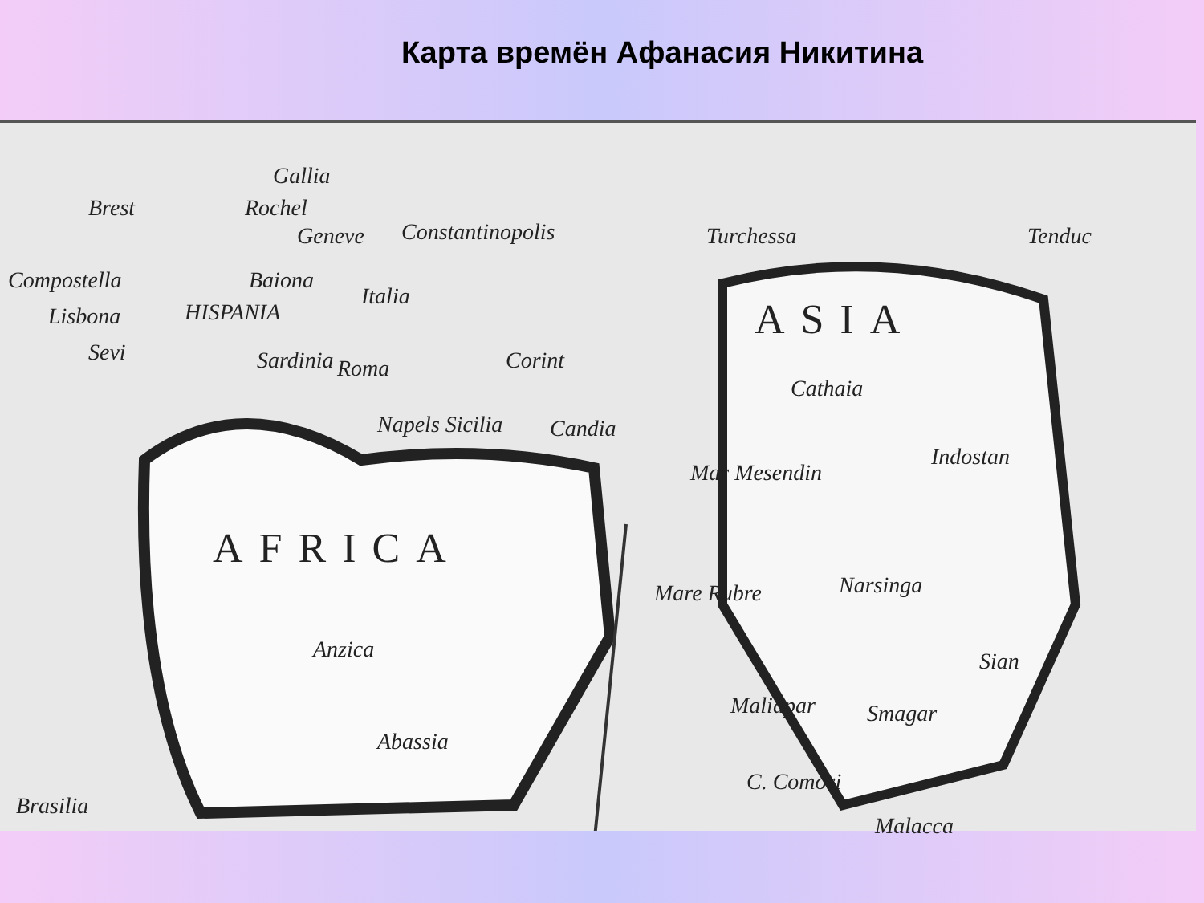Карта времён Афанасия Никитина
Gallia
Brest Rochel
Geneve Constantinopolis Turchessa Tenduc
Compostella Baiona
Italia
Lisbona HISPANIA
Sevi Sardinia Roma Corint
ASIA
Cathaia
Napels Sicilia Candia
Indostan
Mar Mesendin
AFRICA
Mare Rubre Narsinga
Anzica Sian
Smagar Maliapar
Abassia
C. Comori
Brasilia
Malacca